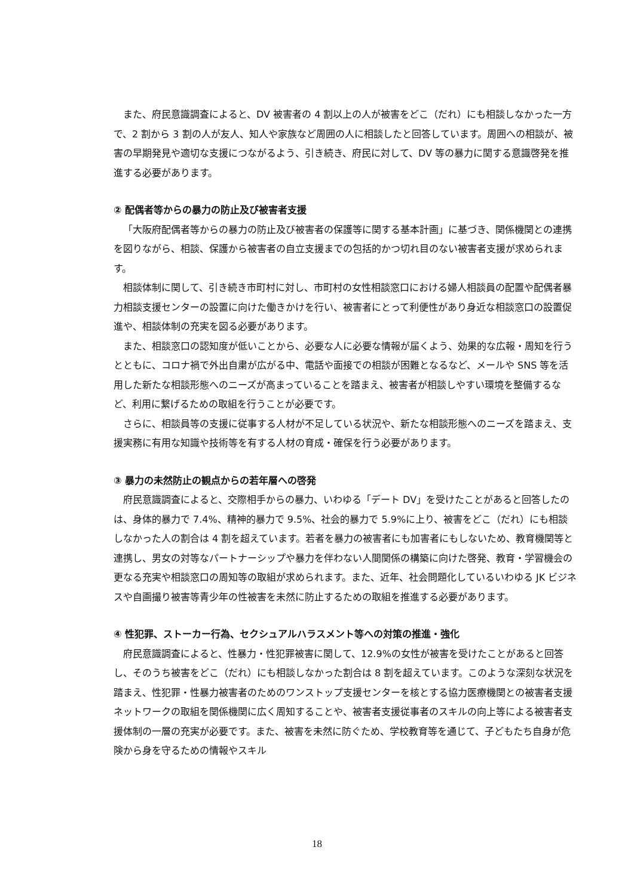また、府民意識調査によると、DV 被害者の 4 割以上の人が被害をどこ（だれ）にも相談しなかった一方で、2 割から 3 割の人が友人、知人や家族など周囲の人に相談したと回答しています。周囲への相談が、被害の早期発見や適切な支援につながるよう、引き続き、府民に対して、DV 等の暴力に関する意識啓発を推進する必要があります。
② 配偶者等からの暴力の防止及び被害者支援
「大阪府配偶者等からの暴力の防止及び被害者の保護等に関する基本計画」に基づき、関係機関との連携を図りながら、相談、保護から被害者の自立支援までの包括的かつ切れ目のない被害者支援が求められます。
相談体制に関して、引き続き市町村に対し、市町村の女性相談窓口における婦人相談員の配置や配偶者暴力相談支援センターの設置に向けた働きかけを行い、被害者にとって利便性があり身近な相談窓口の設置促進や、相談体制の充実を図る必要があります。
また、相談窓口の認知度が低いことから、必要な人に必要な情報が届くよう、効果的な広報・周知を行うとともに、コロナ禍で外出自粛が広がる中、電話や面接での相談が困難となるなど、メールや SNS 等を活用した新たな相談形態へのニーズが高まっていることを踏まえ、被害者が相談しやすい環境を整備するなど、利用に繋げるための取組を行うことが必要です。
さらに、相談員等の支援に従事する人材が不足している状況や、新たな相談形態へのニーズを踏まえ、支援実務に有用な知識や技術等を有する人材の育成・確保を行う必要があります。
③ 暴力の未然防止の観点からの若年層への啓発
府民意識調査によると、交際相手からの暴力、いわゆる「デート DV」を受けたことがあると回答したのは、身体的暴力で 7.4%、精神的暴力で 9.5%、社会的暴力で 5.9%に上り、被害をどこ（だれ）にも相談しなかった人の割合は 4 割を超えています。若者を暴力の被害者にも加害者にもしないため、教育機関等と連携し、男女の対等なパートナーシップや暴力を伴わない人間関係の構築に向けた啓発、教育・学習機会の更なる充実や相談窓口の周知等の取組が求められます。また、近年、社会問題化しているいわゆる JK ビジネスや自画撮り被害等青少年の性被害を未然に防止するための取組を推進する必要があります。
④ 性犯罪、ストーカー行為、セクシュアルハラスメント等への対策の推進・強化
府民意識調査によると、性暴力・性犯罪被害に関して、12.9%の女性が被害を受けたことがあると回答し、そのうち被害をどこ（だれ）にも相談しなかった割合は 8 割を超えています。このような深刻な状況を踏まえ、性犯罪・性暴力被害者のためのワンストップ支援センターを核とする協力医療機関との被害者支援ネットワークの取組を関係機関に広く周知することや、被害者支援従事者のスキルの向上等による被害者支援体制の一層の充実が必要です。また、被害を未然に防ぐため、学校教育等を通じて、子どもたち自身が危険から身を守るための情報やスキル
18